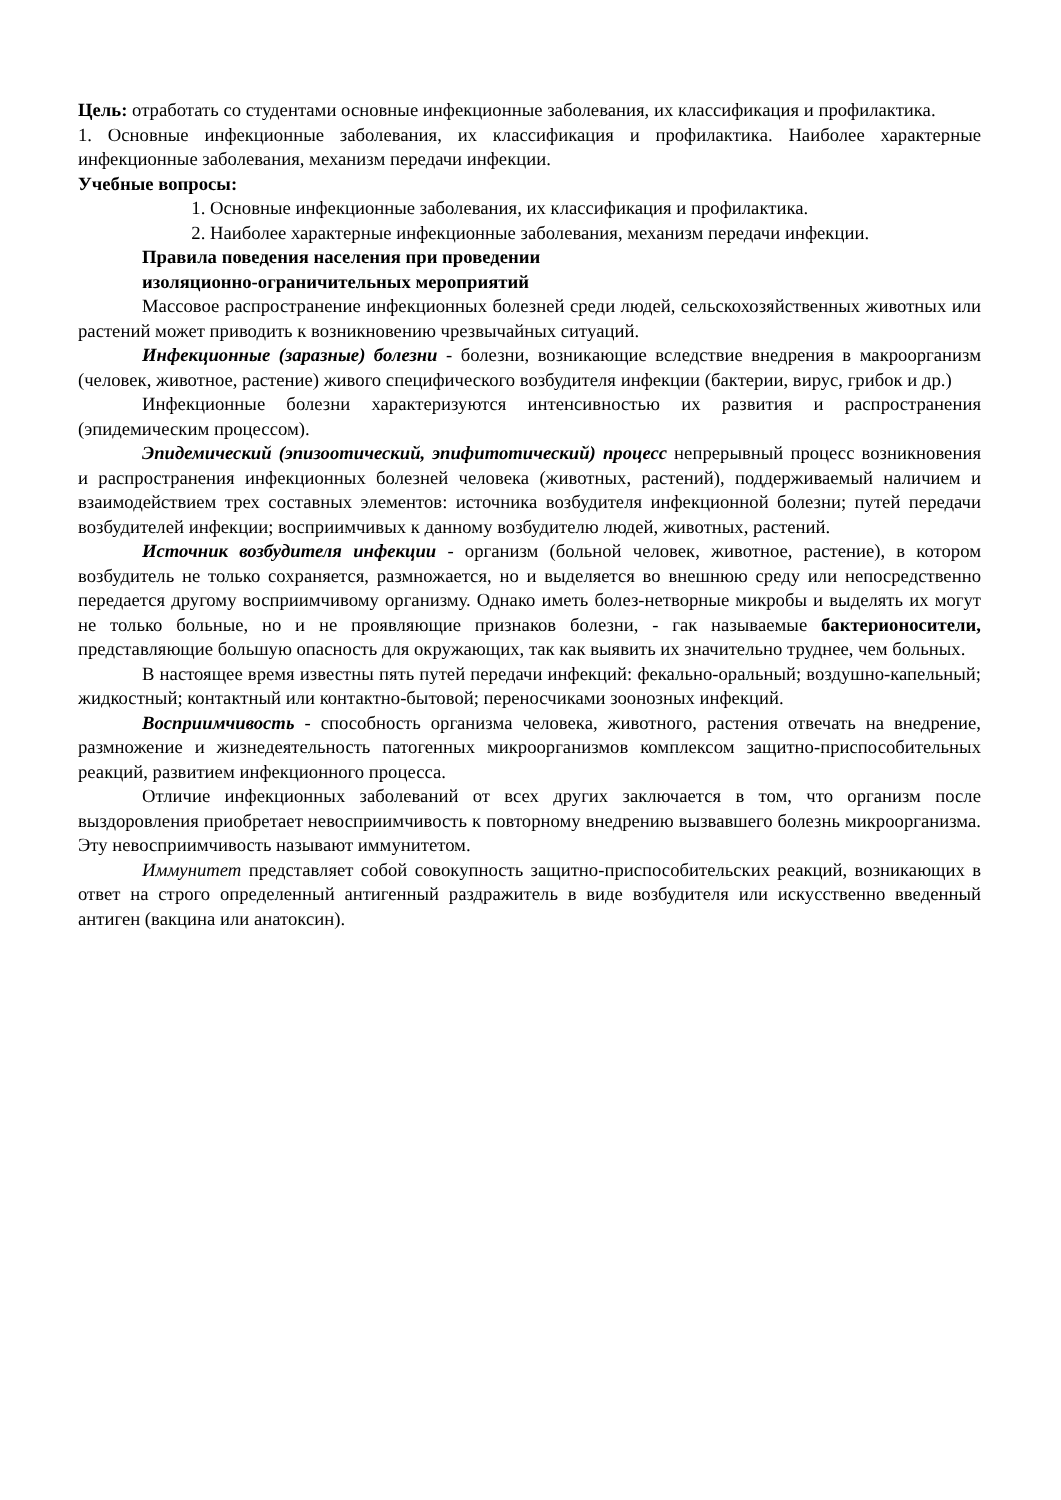Цель: отработать со студентами основные инфекционные заболевания, их классификация и профилактика.
1. Основные инфекционные заболевания, их классификация и профилактика. Наиболее характерные инфекционные заболевания, механизм передачи инфекции.
Учебные вопросы:
1. Основные инфекционные заболевания, их классификация и профилактика.
2. Наиболее характерные инфекционные заболевания, механизм передачи инфекции.
Правила поведения населения при проведении
изоляционно-ограничительных мероприятий
Массовое распространение инфекционных болезней среди людей, сельскохозяйственных животных или растений может приводить к возникновению чрезвычайных ситуаций.
Инфекционные (заразные) болезни - болезни, возникающие вследствие внедрения в макроорганизм (человек, животное, растение) живого специфического возбудителя инфекции (бактерии, вирус, грибок и др.)
Инфекционные болезни характеризуются интенсивностью их развития и распространения (эпидемическим процессом).
Эпидемический (эпизоотический, эпифитотический) процесс непрерывный процесс возникновения и распространения инфекционных болезней человека (животных, растений), поддерживаемый наличием и взаимодействием трех составных элементов: источника возбудителя инфекционной болезни; путей передачи возбудителей инфекции; восприимчивых к данному возбудителю людей, животных, растений.
Источник возбудителя инфекции - организм (больной человек, животное, растение), в котором возбудитель не только сохраняется, размножается, но и выделяется во внешнюю среду или непосредственно передается другому восприимчивому организму. Однако иметь болез-нетворные микробы и выделять их могут не только больные, но и не проявляющие признаков болезни, - гак называемые бактерионосители, представляющие большую опасность для окружающих, так как выявить их значительно труднее, чем больных.
В настоящее время известны пять путей передачи инфекций: фекально-оральный; воздушно-капельный; жидкостный; контактный или контактно-бытовой; переносчиками зоонозных инфекций.
Восприимчивость - способность организма человека, животного, растения отвечать на внедрение, размножение и жизнедеятельность патогенных микроорганизмов комплексом защитно-приспособительных реакций, развитием инфекционного процесса.
Отличие инфекционных заболеваний от всех других заключается в том, что организм после выздоровления приобретает невосприимчивость к повторному внедрению вызвавшего болезнь микроорганизма. Эту невосприимчивость называют иммунитетом.
Иммунитет представляет собой совокупность защитно-приспособительских реакций, возникающих в ответ на строго определенный антигенный раздражитель в виде возбудителя или искусственно введенный антиген (вакцина или анатоксин).